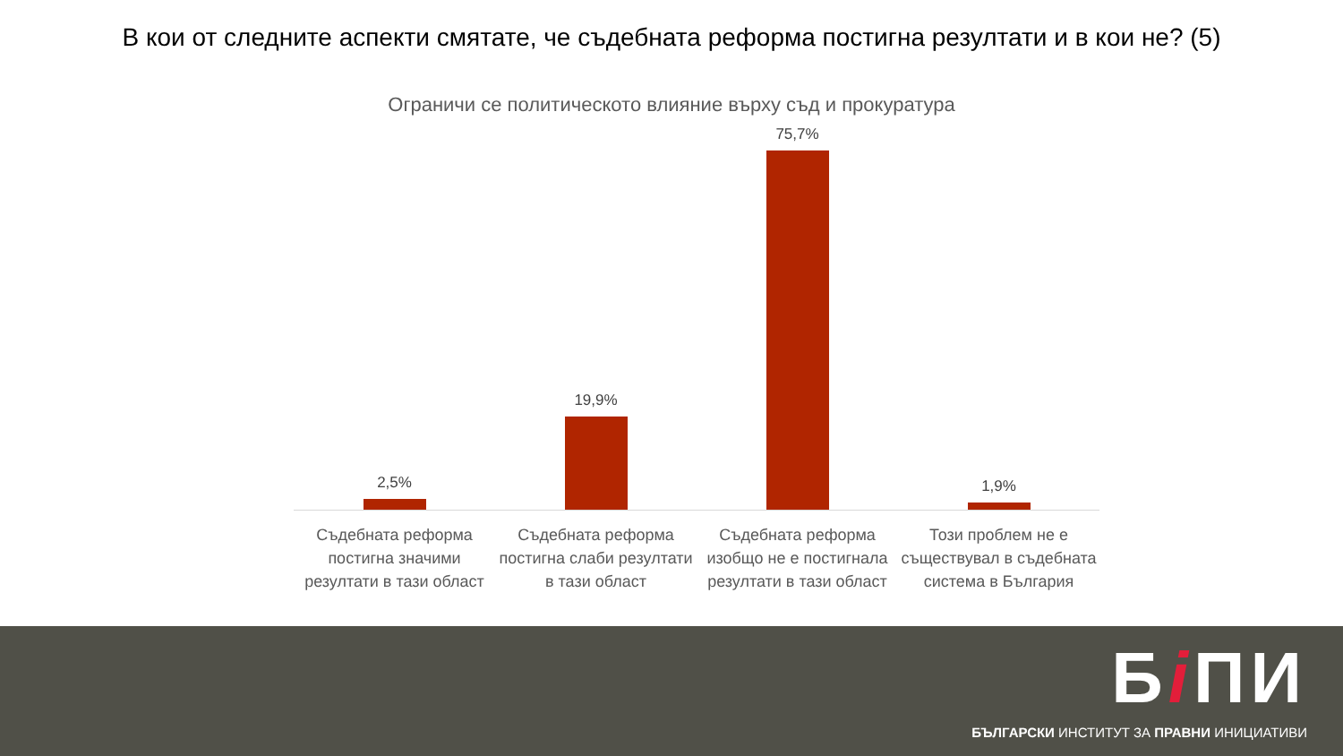В кои от следните аспекти смятате, че съдебната реформа постигна резултати и в кои не? (5)
Ограничи се политическото влияние върху съд и прокуратура
2,5% 19,9% 75,7% 1,9%
Съдебната реформа постигна значими резултати в тази област
Съдебната реформа постигна слаби резултати в тази област
Съдебната реформа изобщо не е постигнала резултати в тази област
Този проблем не е съществувал в съдебната система в България
Бi ПИ
БЪЛГАРСКИ ИНСТИТУТ ЗА ПРАВНИ ИНИЦИАТИВИ